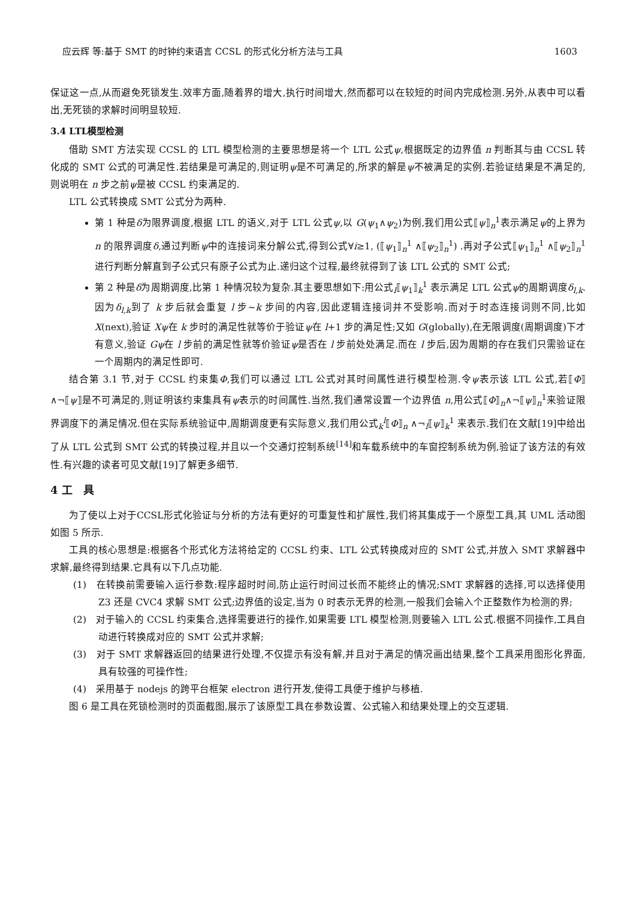应云辉 等:基于 SMT 的时钟约束语言 CCSL 的形式化分析方法与工具 1603
保证这一点,从而避免死锁发生.效率方面,随着界的增大,执行时间增大,然而都可以在较短的时间内完成检测.另外,从表中可以看出,无死锁的求解时间明显较短.
3.4 LTL模型检测
借助 SMT 方法实现 CCSL 的 LTL 模型检测的主要思想是将一个 LTL 公式ψ,根据既定的边界值 n 判断其与由 CCSL 转化成的 SMT 公式的可满足性.若结果是可满足的,则证明ψ是不可满足的,所求的解是ψ不被满足的实例.若验证结果是不满足的,则说明在 n 步之前ψ是被 CCSL 约束满足的.
LTL 公式转换成 SMT 公式分为两种.
第 1 种是δ为限界调度,根据 LTL 的语义,对于 LTL 公式ψ,以 G(ψ<sub>1</sub>∧ψ<sub>2</sub>)为例,我们用公式⟦ψ⟧<sub>n</sub><sup>1</sup>表示满足ψ的上界为 n 的限界调度δ,通过判断ψ中的连接词来分解公式,得到公式∀i≥1, (⟦ψ<sub>1</sub>⟧<sub>n</sub><sup>1</sup> ∧⟦ψ<sub>2</sub>⟧<sub>n</sub><sup>1</sup>) .再对子公式⟦ψ<sub>1</sub>⟧<sub>n</sub><sup>1</sup> ∧⟦ψ<sub>2</sub>⟧<sub>n</sub><sup>1</sup> 进行判断分解直到子公式只有原子公式为止.递归这个过程,最终就得到了该 LTL 公式的 SMT 公式;
第 2 种是δ为周期调度,比第 1 种情况较为复杂.其主要思想如下:用公式<sub>l</sub>⟦ψ<sub>1</sub>⟧<sub>k</sub><sup>1</sup> 表示满足 LTL 公式ψ的周期调度δ<sub>l,k</sub>.因为δ<sub>l,k</sub>到了 k 步后就会重复 l 步~k 步间的内容,因此逻辑连接词并不受影响.而对于时态连接词则不同,比如 X(next),验证 Xψ在 k 步时的满足性就等价于验证ψ在 l+1 步的满足性;又如 G(globally),在无限调度(周期调度)下才有意义,验证 Gψ在 l 步前的满足性就等价验证ψ是否在 l 步前处处满足.而在 l 步后,因为周期的存在我们只需验证在一个周期内的满足性即可.
结合第 3.1 节,对于 CCSL 约束集Φ,我们可以通过 LTL 公式对其时间属性进行模型检测.令ψ表示该 LTL 公式,若⟦Φ⟧∧¬⟦ψ⟧是不可满足的,则证明该约束集具有ψ表示的时间属性.当然,我们通常设置一个边界值 n,用公式⟦Φ⟧<sub>n</sub>∧¬⟦ψ⟧<sub>n</sub><sup>1</sup>来验证限界调度下的满足情况.但在实际系统验证中,周期调度更有实际意义,我们用公式<sub>k</sub><sup>l</sup>⟦Φ⟧<sub>n</sub> ∧¬<sub>l</sub>⟦ψ⟧<sub>k</sub><sup>1</sup> 来表示.我们在文献[19]中给出了从 LTL 公式到 SMT 公式的转换过程,并且以一个交通灯控制系统<sup>[14]</sup>和车载系统中的车窗控制系统为例,验证了该方法的有效性.有兴趣的读者可见文献[19]了解更多细节.
4 工　具
为了使以上对于CCSL形式化验证与分析的方法有更好的可重复性和扩展性,我们将其集成于一个原型工具,其 UML 活动图如图 5 所示.
工具的核心思想是:根据各个形式化方法将给定的 CCSL 约束、LTL 公式转换成对应的 SMT 公式,并放入 SMT 求解器中求解,最终得到结果.它具有以下几点功能.
(1)　在转换前需要输入运行参数:程序超时时间,防止运行时间过长而不能终止的情况;SMT 求解器的选择,可以选择使用 Z3 还是 CVC4 求解 SMT 公式;边界值的设定,当为 0 时表示无界的检测,一般我们会输入个正整数作为检测的界;
(2)　对于输入的 CCSL 约束集合,选择需要进行的操作,如果需要 LTL 模型检测,则要输入 LTL 公式.根据不同操作,工具自动进行转换成对应的 SMT 公式并求解;
(3)　对于 SMT 求解器返回的结果进行处理,不仅提示有没有解,并且对于满足的情况画出结果,整个工具采用图形化界面,具有较强的可操作性;
(4)　采用基于 nodejs 的跨平台框架 electron 进行开发,使得工具便于维护与移植.
图 6 是工具在死锁检测时的页面截图,展示了该原型工具在参数设置、公式输入和结果处理上的交互逻辑.